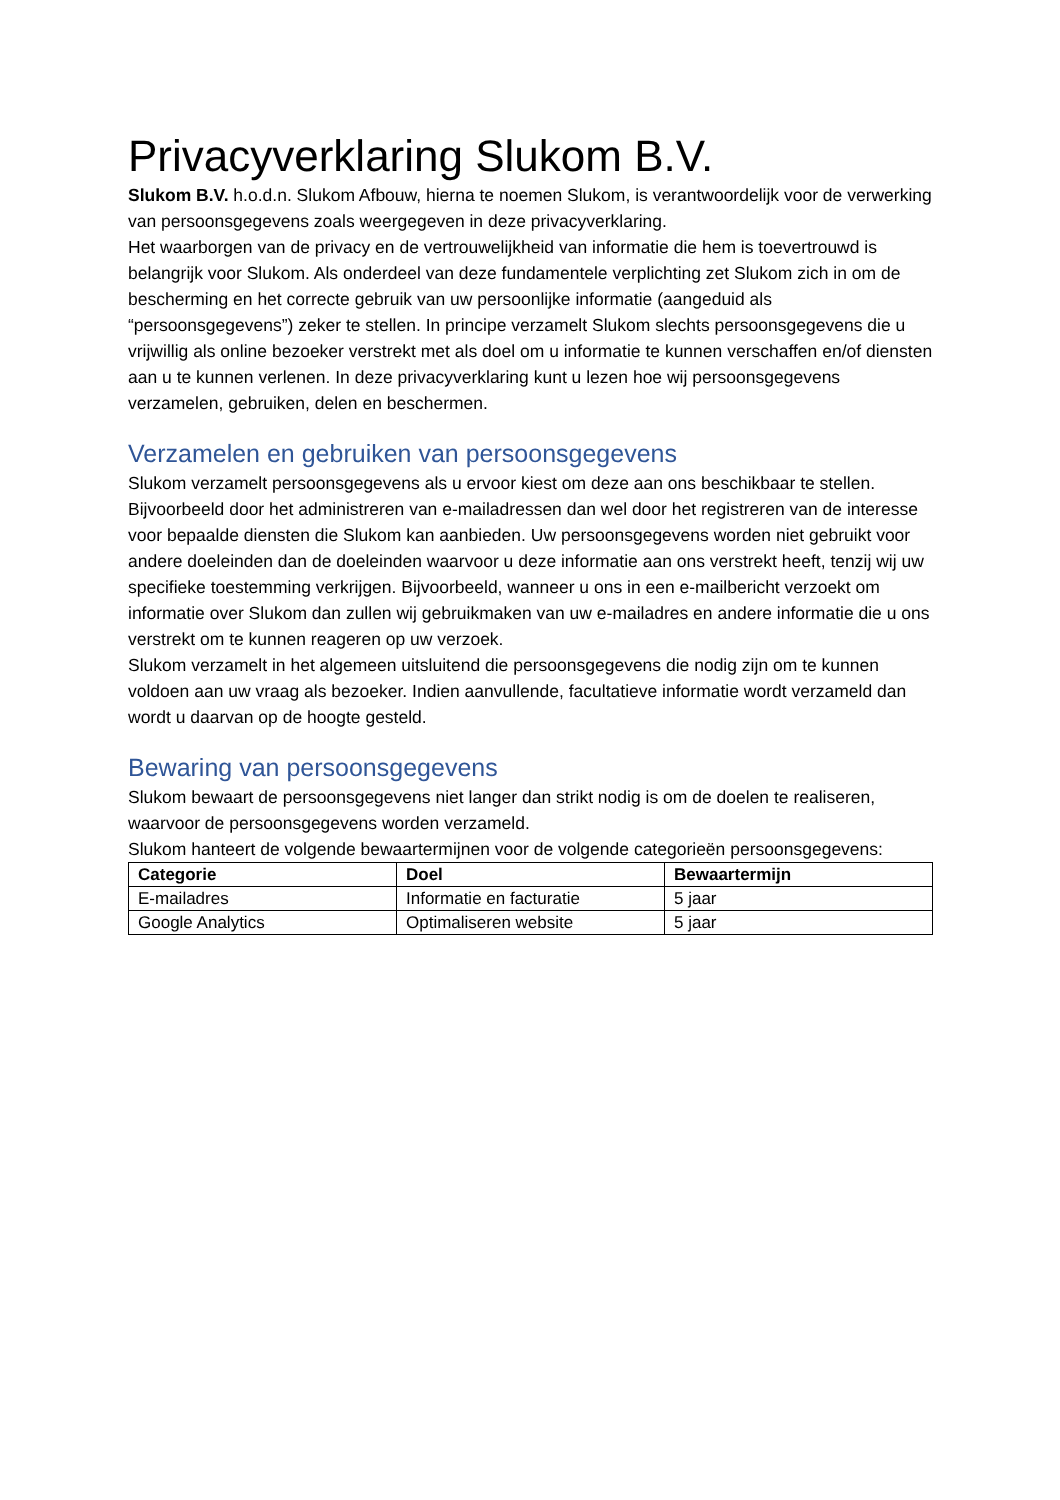Privacyverklaring Slukom B.V.
Slukom B.V. h.o.d.n. Slukom Afbouw, hierna te noemen Slukom, is verantwoordelijk voor de verwerking van persoonsgegevens zoals weergegeven in deze privacyverklaring.
Het waarborgen van de privacy en de vertrouwelijkheid van informatie die hem is toevertrouwd is belangrijk voor Slukom. Als onderdeel van deze fundamentele verplichting zet Slukom zich in om de bescherming en het correcte gebruik van uw persoonlijke informatie (aangeduid als “persoonsgegevens”) zeker te stellen. In principe verzamelt Slukom slechts persoonsgegevens die u vrijwillig als online bezoeker verstrekt met als doel om u informatie te kunnen verschaffen en/of diensten aan u te kunnen verlenen. In deze privacyverklaring kunt u lezen hoe wij persoonsgegevens verzamelen, gebruiken, delen en beschermen.
Verzamelen en gebruiken van persoonsgegevens
Slukom verzamelt persoonsgegevens als u ervoor kiest om deze aan ons beschikbaar te stellen. Bijvoorbeeld door het administreren van e-mailadressen dan wel door het registreren van de interesse voor bepaalde diensten die Slukom kan aanbieden. Uw persoonsgegevens worden niet gebruikt voor andere doeleinden dan de doeleinden waarvoor u deze informatie aan ons verstrekt heeft, tenzij wij uw specifieke toestemming verkrijgen. Bijvoorbeeld, wanneer u ons in een e-mailbericht verzoekt om informatie over Slukom dan zullen wij gebruikmaken van uw e-mailadres en andere informatie die u ons verstrekt om te kunnen reageren op uw verzoek.
Slukom verzamelt in het algemeen uitsluitend die persoonsgegevens die nodig zijn om te kunnen voldoen aan uw vraag als bezoeker. Indien aanvullende, facultatieve informatie wordt verzameld dan wordt u daarvan op de hoogte gesteld.
Bewaring van persoonsgegevens
Slukom bewaart de persoonsgegevens niet langer dan strikt nodig is om de doelen te realiseren, waarvoor de persoonsgegevens worden verzameld.
Slukom hanteert de volgende bewaartermijnen voor de volgende categorieën persoonsgegevens:
| Categorie | Doel | Bewaartermijn |
| --- | --- | --- |
| E-mailadres | Informatie en facturatie | 5 jaar |
| Google Analytics | Optimaliseren website | 5 jaar |